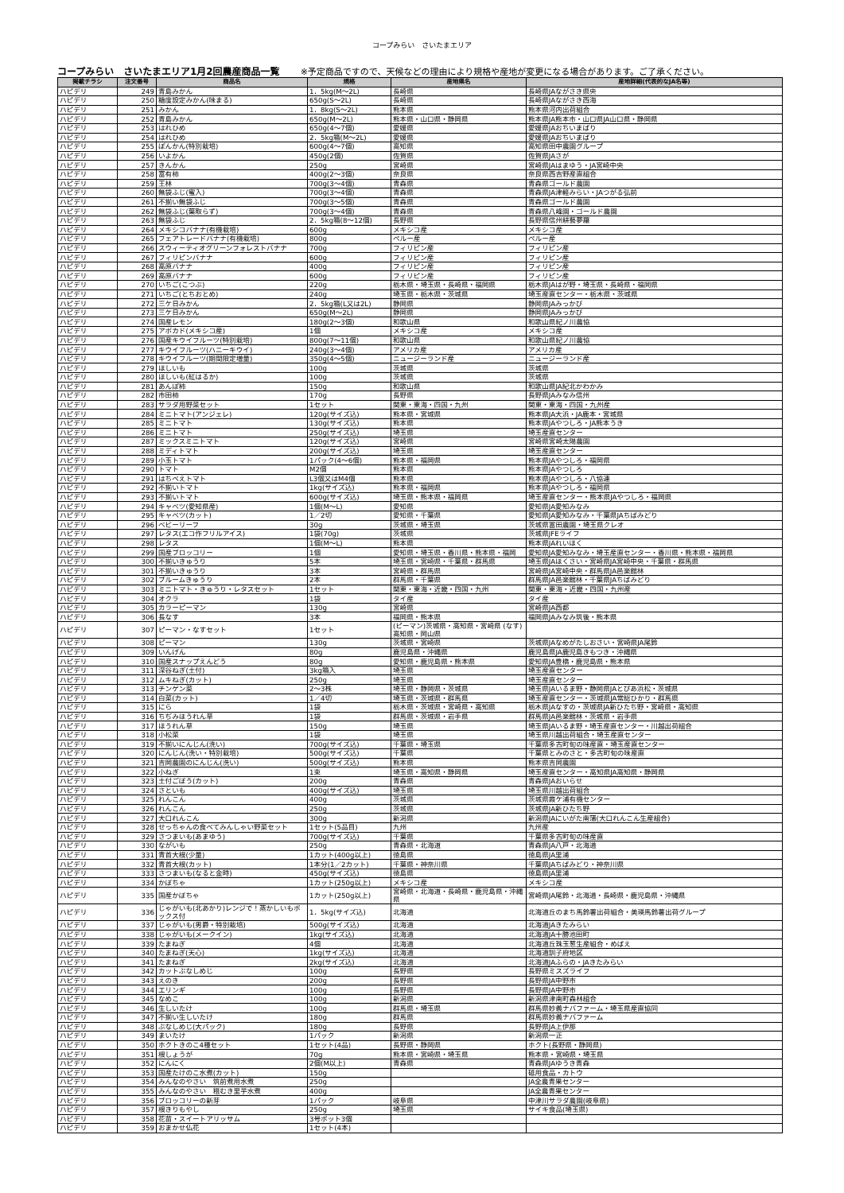コープみらい　さいたまエリア
コープみらい　さいたまエリア1月2回農産商品一覧 ※予定商品ですので、天候などの理由により規格や産地が変更になる場合があります。ご了承ください。
| 掲載チラシ | 注文番号 | 商品名 | 規格 | 産地県名 | 産地詳細(代表的なJA名等) |
| --- | --- | --- | --- | --- | --- |
| ハピデリ | 249 | 青島みかん | 1．5kg(M～2L) | 長崎県 | 長崎県JAながさき県央 |
| ハピデリ | 250 | 糖度設定みかん(味まる) | 650g(S～2L) | 長崎県 | 長崎県JAながさき西海 |
| ハピデリ | 251 | みかん | 1．8kg(S～2L) | 熊本県 | 熊本県河内出荷組合 |
| ハピデリ | 252 | 青島みかん | 650g(M～2L) | 熊本県・山口県・静岡県 | 熊本県JA熊本市・山口県JA山口県・静岡県 |
| ハピデリ | 253 | はれひめ | 650g(4～7個) | 愛媛県 | 愛媛県JAおちいまばり |
| ハピデリ | 254 | はれひめ | 2．5kg箱(M～2L) | 愛媛県 | 愛媛県JAおちいまばり |
| ハピデリ | 255 | ぽんかん(特別栽培) | 600g(4～7個) | 高知県 | 高知県田中農園グループ |
| ハピデリ | 256 | いよかん | 450g(2個) | 佐賀県 | 佐賀県JAさが |
| ハピデリ | 257 | きんかん | 250g | 宮崎県 | 宮崎県JAはまゆう・JA宮崎中央 |
| ハピデリ | 258 | 富有柿 | 400g(2～3個) | 奈良県 | 奈良県西吉野産直組合 |
| ハピデリ | 259 | 王林 | 700g(3～4個) | 青森県 | 青森県ゴールド農園 |
| ハピデリ | 260 | 無袋ふじ(蜜入) | 700g(3～4個) | 青森県 | 青森県JA津軽みらい・JAつがる弘前 |
| ハピデリ | 261 | 不揃い無袋ふじ | 700g(3～5個) | 青森県 | 青森県ゴールド農園 |
| ハピデリ | 262 | 無袋ふじ(葉取らず) | 700g(3～4個) | 青森県 | 青森県八峰園・ゴールド農園 |
| ハピデリ | 263 | 無袋ふじ | 2．5kg箱(8～12個) | 長野県 | 長野県信州耕藝夢羅 |
| ハピデリ | 264 | メキシコバナナ(有機栽培) | 600g | メキシコ産 | メキシコ産 |
| ハピデリ | 265 | フェアトレードバナナ(有機栽培) | 800g | ペルー産 | ペルー産 |
| ハピデリ | 266 | スウィーティオグリーンフォレストバナナ | 700g | フィリピン産 | フィリピン産 |
| ハピデリ | 267 | フィリピンバナナ | 600g | フィリピン産 | フィリピン産 |
| ハピデリ | 268 | 高原バナナ | 400g | フィリピン産 | フィリピン産 |
| ハピデリ | 269 | 高原バナナ | 600g | フィリピン産 | フィリピン産 |
| ハピデリ | 270 | いちご(こつぶ) | 220g | 栃木県・埼玉県・長崎県・福岡県 | 栃木県JAはが野・埼玉県・長崎県・福岡県 |
| ハピデリ | 271 | いちご(とちおとめ) | 240g | 埼玉県・栃木県・茨城県 | 埼玉産直センター・栃木県・茨城県 |
| ハピデリ | 272 | 三ケ日みかん | 2．5kg箱(L又は2L) | 静岡県 | 静岡県JAみっかび |
| ハピデリ | 273 | 三ケ日みかん | 650g(M～2L) | 静岡県 | 静岡県JAみっかび |
| ハピデリ | 274 | 国産レモン | 180g(2～3個) | 和歌山県 | 和歌山県紀ノ川農協 |
| ハピデリ | 275 | アボカド(メキシコ産) | 1個 | メキシコ産 | メキシコ産 |
| ハピデリ | 276 | 国産キウイフルーツ(特別栽培) | 800g(7～11個) | 和歌山県 | 和歌山県紀ノ川農協 |
| ハピデリ | 277 | キウイフルーツ(ハニーキウイ) | 240g(3～4個) | アメリカ産 | アメリカ産 |
| ハピデリ | 278 | キウイフルーツ(期間限定増量) | 350g(4～5個) | ニュージーランド産 | ニュージーランド産 |
| ハピデリ | 279 | ほしいも | 100g | 茨城県 | 茨城県 |
| ハピデリ | 280 | ほしいも(紅はるか) | 100g | 茨城県 | 茨城県 |
| ハピデリ | 281 | あんぽ柿 | 150g | 和歌山県 | 和歌山県JA紀北かわかみ |
| ハピデリ | 282 | 市田柿 | 170g | 長野県 | 長野県JAみなみ信州 |
| ハピデリ | 283 | サラダ用野菜セット | 1セット | 関東・東海・四国・九州 | 関東・東海・四国・九州産 |
| ハピデリ | 284 | ミニトマト(アンジェレ) | 120g(サイズ込) | 熊本県・宮城県 | 熊本県JA大浜・JA鹿本・宮城県 |
| ハピデリ | 285 | ミニトマト | 130g(サイズ込) | 熊本県 | 熊本県JAやつしろ・JA熊本うき |
| ハピデリ | 286 | ミニトマト | 250g(サイズ込) | 埼玉県 | 埼玉産直センター |
| ハピデリ | 287 | ミックスミニトマト | 120g(サイズ込) | 宮崎県 | 宮崎県宮崎太陽農園 |
| ハピデリ | 288 | ミディトマト | 200g(サイズ込) | 埼玉県 | 埼玉産直センター |
| ハピデリ | 289 | 小玉トマト | 1パック(4～6個) | 熊本県・福岡県 | 熊本県JAやつしろ・福岡県 |
| ハピデリ | 290 | トマト | M2個 | 熊本県 | 熊本県JAやつしろ |
| ハピデリ | 291 | はちべえトマト | L3個又はM4個 | 熊本県 | 熊本県JAやつしろ・八協連 |
| ハピデリ | 292 | 不揃いトマト | 1kg(サイズ込) | 熊本県・福岡県 | 熊本県JAやつしろ・福岡県 |
| ハピデリ | 293 | 不揃いトマト | 600g(サイズ込) | 埼玉県・熊本県・福岡県 | 埼玉産直センター・熊本県JAやつしろ・福岡県 |
| ハピデリ | 294 | キャベツ(愛知県産) | 1個(M～L) | 愛知県 | 愛知県JA愛知みなみ |
| ハピデリ | 295 | キャベツ(カット) | 1／2切 | 愛知県・千葉県 | 愛知県JA愛知みなみ・千葉県JAちばみどり |
| ハピデリ | 296 | ベビーリーフ | 30g | 茨城県・埼玉県 | 茨城県冨田農園・埼玉県クレオ |
| ハピデリ | 297 | レタス(エコ作フリルアイス) | 1袋(70g) | 茨城県 | 茨城県JFEライフ |
| ハピデリ | 298 | レタス | 1個(M～L) | 熊本県 | 熊本県JAれいほく |
| ハピデリ | 299 | 国産ブロッコリー | 1個 | 愛知県・埼玉県・香川県・熊本県・福岡 | 愛知県JA愛知みなみ・埼玉産直センター・香川県・熊本県・福岡県 |
| ハピデリ | 300 | 不揃いきゅうり | 5本 | 埼玉県・宮崎県・千葉県・群馬県 | 埼玉県JAほくさい・宮崎県JA宮崎中央・千葉県・群馬県 |
| ハピデリ | 301 | 不揃いきゅうり | 3本 | 宮崎県・群馬県 | 宮崎県JA宮崎中央・群馬県JA邑楽館林 |
| ハピデリ | 302 | ブルームきゅうり | 2本 | 群馬県・千葉県 | 群馬県JA邑楽館林・千葉県JAちばみどり |
| ハピデリ | 303 | ミニトマト・きゅうり・レタスセット | 1セット | 関東・東海・近畿・四国・九州 | 関東・東海・近畿・四国・九州産 |
| ハピデリ | 304 | オクラ | 1袋 | タイ産 | タイ産 |
| ハピデリ | 305 | カラーピーマン | 130g | 宮崎県 | 宮崎県JA西都 |
| ハピデリ | 306 | 長なす | 3本 | 福岡県・熊本県 | 福岡県JAみなみ筑後・熊本県 |
| ハピデリ | 307 | ピーマン・なすセット | 1セット | (ピーマン)茨城県・高知県・宮崎県 (なす)高知県・岡山県 | |
| ハピデリ | 308 | ピーマン | 130g | 茨城県・宮崎県 | 茨城県JAなめがたしおさい・宮崎県JA尾鈴 |
| ハピデリ | 309 | いんげん | 80g | 鹿児島県・沖縄県 | 鹿児島県JA鹿児島きもつき・沖縄県 |
| ハピデリ | 310 | 国産スナップえんどう | 80g | 愛知県・鹿児島県・熊本県 | 愛知県JA豊橋・鹿児島県・熊本県 |
| ハピデリ | 311 | 深谷ねぎ(土付) | 3kg箱入 | 埼玉県 | 埼玉産直センター |
| ハピデリ | 312 | ムキねぎ(カット) | 250g | 埼玉県 | 埼玉産直センター |
| ハピデリ | 313 | チンゲン菜 | 2～3株 | 埼玉県・静岡県・茨城県 | 埼玉県JAいるま野・静岡県JAとぴあ浜松・茨城県 |
| ハピデリ | 314 | 白菜(カット) | 1／4切 | 埼玉県・茨城県・群馬県 | 埼玉産直センター・茨城県JA常総ひかり・群馬県 |
| ハピデリ | 315 | にら | 1袋 | 栃木県・茨城県・宮崎県・高知県 | 栃木県JAなすの・茨城県JA新ひたち野・宮崎県・高知県 |
| ハピデリ | 316 | ちぢみほうれん草 | 1袋 | 群馬県・茨城県・岩手県 | 群馬県JA邑楽館林・茨城県・岩手県 |
| ハピデリ | 317 | ほうれん草 | 150g | 埼玉県 | 埼玉県JAいるま野・埼玉産直センター・川越出荷組合 |
| ハピデリ | 318 | 小松菜 | 1袋 | 埼玉県 | 埼玉県川越出荷組合・埼玉産直センター |
| ハピデリ | 319 | 不揃いにんじん(洗い) | 700g(サイズ込) | 千葉県・埼玉県 | 千葉県多古町旬の味産直・埼玉産直センター |
| ハピデリ | 320 | にんじん(洗い・特別栽培) | 500g(サイズ込) | 千葉県 | 千葉県とみのさと・多古町旬の味産直 |
| ハピデリ | 321 | 吉岡農園のにんじん(洗い) | 500g(サイズ込) | 熊本県 | 熊本県吉岡農園 |
| ハピデリ | 322 | 小ねぎ | 1束 | 埼玉県・高知県・静岡県 | 埼玉産直センター・高知県JA高知県・静岡県 |
| ハピデリ | 323 | 土付ごぼう(カット) | 200g | 青森県 | 青森県JAおいらせ |
| ハピデリ | 324 | さといも | 400g(サイズ込) | 埼玉県 | 埼玉県川越出荷組合 |
| ハピデリ | 325 | れんこん | 400g | 茨城県 | 茨城県霞ケ浦有機センター |
| ハピデリ | 326 | れんこん | 250g | 茨城県 | 茨城県JA新ひたち野 |
| ハピデリ | 327 | 大口れんこん | 300g | 新潟県 | 新潟県JAにいがた南蒲(大口れんこん生産組合) |
| ハピデリ | 328 | せっちゃんの食べてみんしゃい野菜セット | 1セット(5品目) | 九州 | 九州産 |
| ハピデリ | 329 | さつまいも(あまゆう) | 700g(サイズ込) | 千葉県 | 千葉県多古町旬の味産直 |
| ハピデリ | 330 | ながいも | 250g | 青森県・北海道 | 青森県JA八戸・北海道 |
| ハピデリ | 331 | 青首大根(少量) | 1カット(400g以上) | 徳島県 | 徳島県JA里浦 |
| ハピデリ | 332 | 青首大根(カット) | 1本分(1／2カット) | 千葉県・神奈川県 | 千葉県JAちばみどり・神奈川県 |
| ハピデリ | 333 | さつまいも(なると金時) | 450g(サイズ込) | 徳島県 | 徳島県JA里浦 |
| ハピデリ | 334 | かぼちゃ | 1カット(250g以上) | メキシコ産 | メキシコ産 |
| ハピデリ | 335 | 国産かぼちゃ | 1カット(250g以上) | 宮崎県・北海道・長崎県・鹿児島県・沖縄県 | 宮崎県JA尾鈴・北海道・長崎県・鹿児島県・沖縄県 |
| ハピデリ | 336 | じゃがいも(北あかり)レンジで！蒸かしいもボックス付 | 1．5kg(サイズ込) | 北海道 | 北海道丘のまち馬鈴薯出荷組合・美瑛馬鈴薯出荷グループ |
| ハピデリ | 337 | じゃがいも(男爵・特別栽培) | 500g(サイズ込) | 北海道 | 北海道JAきたみらい |
| ハピデリ | 338 | じゃがいも(メークイン) | 1kg(サイズ込) | 北海道 | 北海道JA十勝池田町 |
| ハピデリ | 339 | たまねぎ | 4個 | 北海道 | 北海道丘珠玉葱生産組合・めばえ |
| ハピデリ | 340 | たまねぎ(天心) | 1kg(サイズ込) | 北海道 | 北海道訓子府地区 |
| ハピデリ | 341 | たまねぎ | 2kg(サイズ込) | 北海道 | 北海道JAふらの・JAきたみらい |
| ハピデリ | 342 | カットぶなしめじ | 100g | 長野県 | 長野県ミスズライフ |
| ハピデリ | 343 | えのき | 200g | 長野県 | 長野県JA中野市 |
| ハピデリ | 344 | エリンギ | 100g | 長野県 | 長野県JA中野市 |
| ハピデリ | 345 | なめこ | 100g | 新潟県 | 新潟県津南町森林組合 |
| ハピデリ | 346 | 生しいたけ | 100g | 群馬県・埼玉県 | 群馬県妙義ナバファーム・埼玉県産直協同 |
| ハピデリ | 347 | 不揃い生しいたけ | 180g | 群馬県 | 群馬県妙義ナバファーム |
| ハピデリ | 348 | ぶなしめじ(大パック) | 180g | 長野県 | 長野県JA上伊那 |
| ハピデリ | 349 | まいたけ | 1パック | 新潟県 | 新潟県一正 |
| ハピデリ | 350 | ホクトきのこ4種セット | 1セット(4品) | 長野県・静岡県 | ホクト(長野県・静岡県) |
| ハピデリ | 351 | 根しょうが | 70g | 熊本県・宮崎県・埼玉県 | 熊本県・宮崎県・埼玉県 |
| ハピデリ | 352 | にんにく | 2個(M以上) | 青森県 | 青森県JAゆうき青森 |
| ハピデリ | 353 | 国産たけのこ水煮(カット) | 150g | | 砥用食品・カトウ |
| ハピデリ | 354 | みんなのやさい 筑前煮用水煮 | 250g | | JA全農青果センター |
| ハピデリ | 355 | みんなのやさい 粗むき里芋水煮 | 400g | | JA全農青果センター |
| ハピデリ | 356 | ブロッコリーの新芽 | 1パック | 岐阜県 | 中津川サラダ農園(岐阜県) |
| ハピデリ | 357 | 根きりもやし | 250g | 埼玉県 | サイキ食品(埼玉県) |
| ハピデリ | 358 | 花苗・スイートアリッサム | 3号ポット3個 | | |
| ハピデリ | 359 | おまかせ仏花 | 1セット(4本) | | |